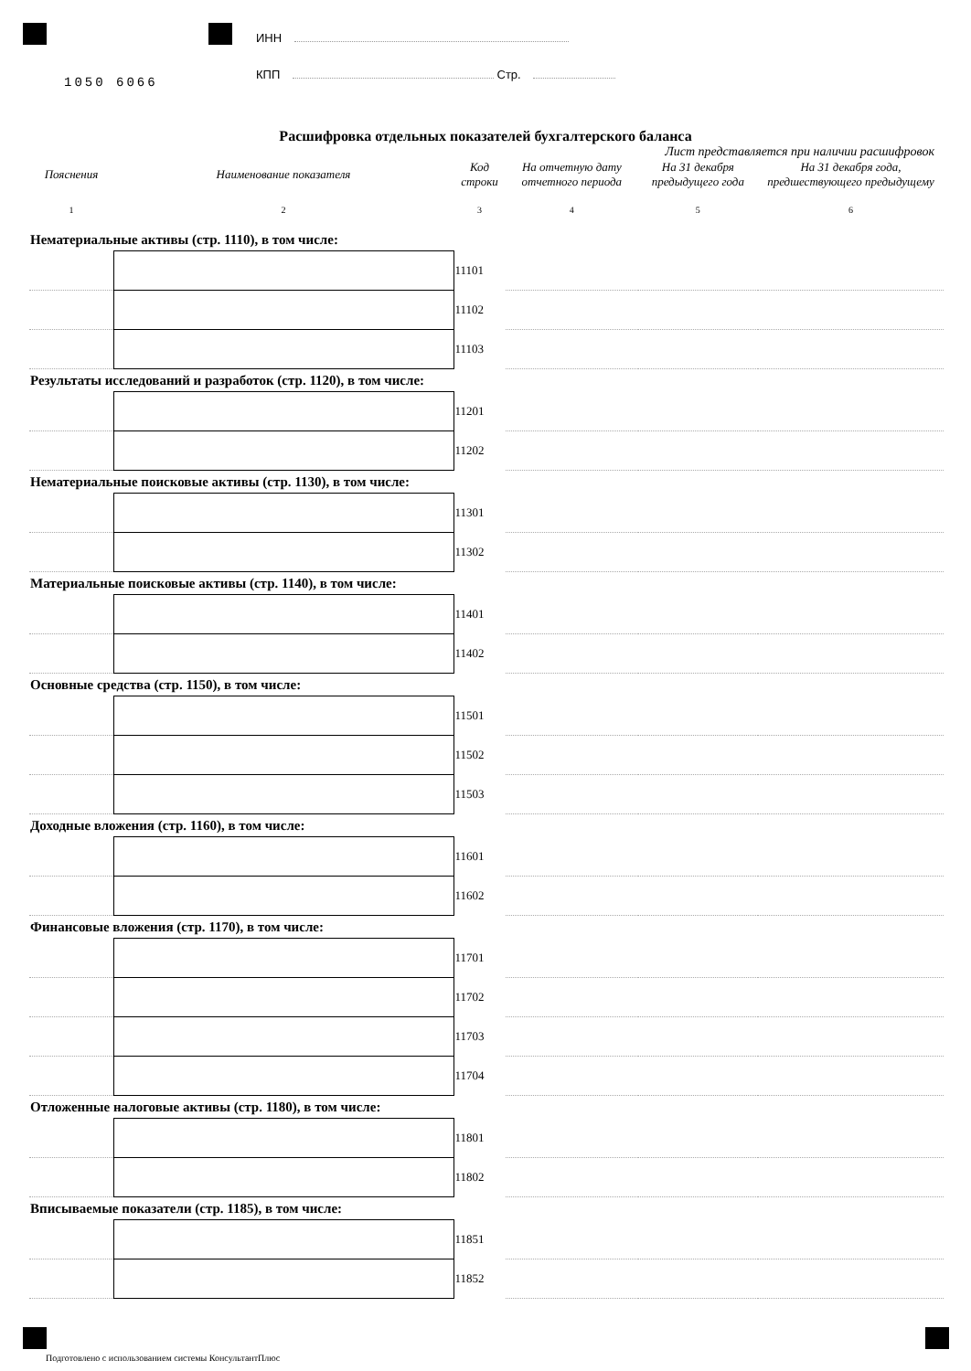1050 6066
ИНН
КПП Стр.
Расшифровка отдельных показателей бухгалтерского баланса
Лист представляется при наличии расшифровок
| Пояснения | Наименование показателя | Код строки | На отчетную дату отчетного периода | На 31 декабря предыдущего года | На 31 декабря года, предшествующего предыдущему |
| --- | --- | --- | --- | --- | --- |
| 1 | 2 | 3 | 4 | 5 | 6 |
| Нематериальные активы (стр. 1110), в том числе: | | | | | |
| | | 11101 | | | |
| | | 11102 | | | |
| | | 11103 | | | |
| Результаты исследований и разработок (стр. 1120), в том числе: | | | | | |
| | | 11201 | | | |
| | | 11202 | | | |
| Нематериальные поисковые активы (стр. 1130), в том числе: | | | | | |
| | | 11301 | | | |
| | | 11302 | | | |
| Материальные поисковые активы (стр. 1140), в том числе: | | | | | |
| | | 11401 | | | |
| | | 11402 | | | |
| Основные средства (стр. 1150), в том числе: | | | | | |
| | | 11501 | | | |
| | | 11502 | | | |
| | | 11503 | | | |
| Доходные вложения (стр. 1160), в том числе: | | | | | |
| | | 11601 | | | |
| | | 11602 | | | |
| Финансовые вложения (стр. 1170), в том числе: | | | | | |
| | | 11701 | | | |
| | | 11702 | | | |
| | | 11703 | | | |
| | | 11704 | | | |
| Отложенные налоговые активы (стр. 1180), в том числе: | | | | | |
| | | 11801 | | | |
| | | 11802 | | | |
| Вписываемые показатели (стр. 1185), в том числе: | | | | | |
| | | 11851 | | | |
| | | 11852 | | | |
Подготовлено с использованием системы КонсультантПлюс